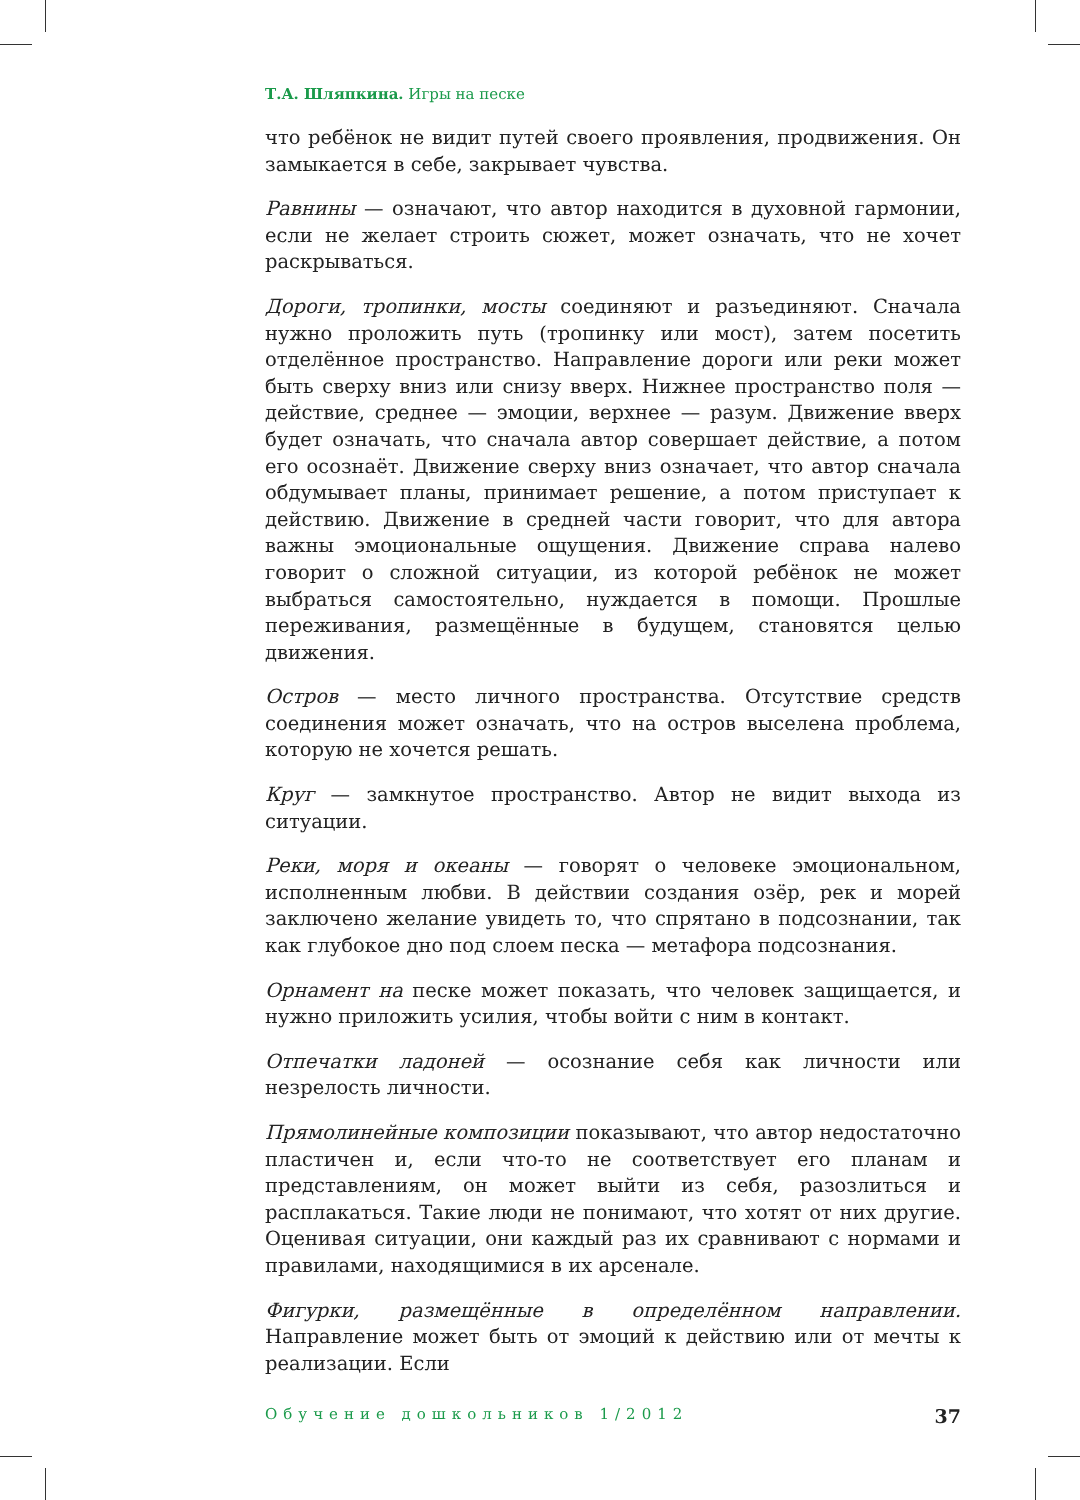Т.А. Шляпкина. Игры на песке
что ребёнок не видит путей своего проявления, продвижения. Он замыкается в себе, закрывает чувства.
Равнины — означают, что автор находится в духовной гармонии, если не желает строить сюжет, может означать, что не хочет раскрываться.
Дороги, тропинки, мосты соединяют и разъединяют. Сначала нужно проложить путь (тропинку или мост), затем посетить отделённое пространство. Направление дороги или реки может быть сверху вниз или снизу вверх. Нижнее пространство поля — действие, среднее — эмоции, верхнее — разум. Движение вверх будет означать, что сначала автор совершает действие, а потом его осознаёт. Движение сверху вниз означает, что автор сначала обдумывает планы, принимает решение, а потом приступает к действию. Движение в средней части говорит, что для автора важны эмоциональные ощущения. Движение справа налево говорит о сложной ситуации, из которой ребёнок не может выбраться самостоятельно, нуждается в помощи. Прошлые переживания, размещённые в будущем, становятся целью движения.
Остров — место личного пространства. Отсутствие средств соединения может означать, что на остров выселена проблема, которую не хочется решать.
Круг — замкнутое пространство. Автор не видит выхода из ситуации.
Реки, моря и океаны — говорят о человеке эмоциональном, исполненным любви. В действии создания озёр, рек и морей заключено желание увидеть то, что спрятано в подсознании, так как глубокое дно под слоем песка — метафора подсознания.
Орнамент на песке может показать, что человек защищается, и нужно приложить усилия, чтобы войти с ним в контакт.
Отпечатки ладоней — осознание себя как личности или незрелость личности.
Прямолинейные композиции показывают, что автор недостаточно пластичен и, если что-то не соответствует его планам и представлениям, он может выйти из себя, разозлиться и расплакаться. Такие люди не понимают, что хотят от них другие. Оценивая ситуации, они каждый раз их сравнивают с нормами и правилами, находящимися в их арсенале.
Фигурки, размещённые в определённом направлении. Направление может быть от эмоций к действию или от мечты к реализации. Если
Обучение дошкольников 1/2012 37